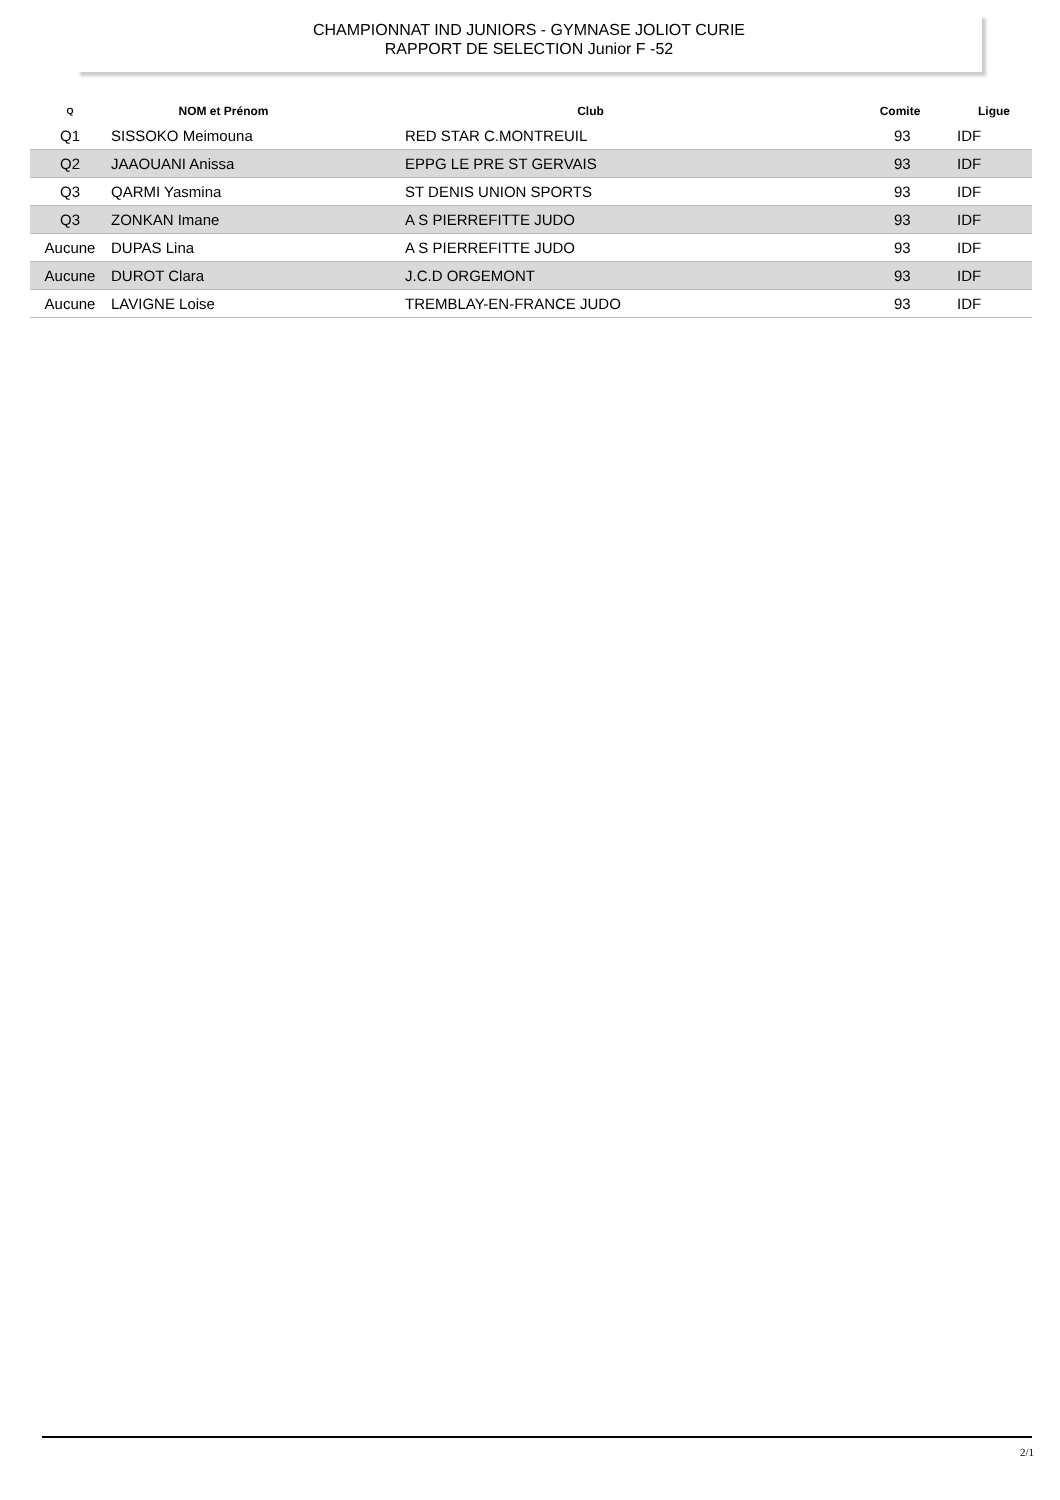CHAMPIONNAT IND JUNIORS - GYMNASE JOLIOT CURIE
RAPPORT DE SELECTION Junior F -52
| Q | NOM et Prénom | Club | Comite | Ligue |
| --- | --- | --- | --- | --- |
| Q1 | SISSOKO Meimouna | RED STAR C.MONTREUIL | 93 | IDF |
| Q2 | JAAOUANI Anissa | EPPG LE PRE ST GERVAIS | 93 | IDF |
| Q3 | QARMI Yasmina | ST DENIS UNION SPORTS | 93 | IDF |
| Q3 | ZONKAN Imane | A S PIERREFITTE JUDO | 93 | IDF |
| Aucune | DUPAS Lina | A S PIERREFITTE JUDO | 93 | IDF |
| Aucune | DUROT Clara | J.C.D ORGEMONT | 93 | IDF |
| Aucune | LAVIGNE Loise | TREMBLAY-EN-FRANCE JUDO | 93 | IDF |
2/1